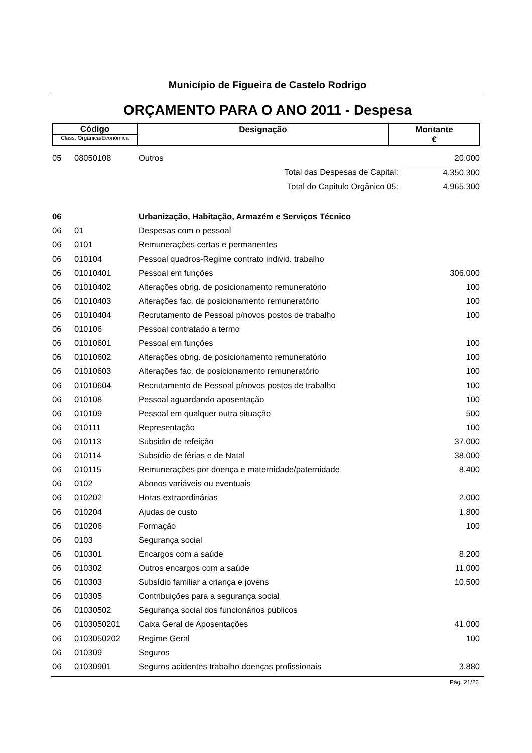Município de Figueira de Castelo Rodrigo
ORÇAMENTO PARA O ANO 2011 - Despesa
| Código Class. Orgânica/Económica | Designação | Montante € |
| 05 | 08050108 | Outros | 20.000 |
| | | Total das Despesas de Capital: | 4.350.300 |
| | | Total do Capitulo Orgânico 05: | 4.965.300 |
| 06 | | Urbanização, Habitação, Armazém e Serviços Técnico | |
| 06 | 01 | Despesas com o pessoal | |
| 06 | 0101 | Remunerações certas e permanentes | |
| 06 | 010104 | Pessoal quadros-Regime contrato individ. trabalho | |
| 06 | 01010401 | Pessoal em funções | 306.000 |
| 06 | 01010402 | Alterações obrig. de posicionamento remuneratório | 100 |
| 06 | 01010403 | Alterações fac. de posicionamento remuneratório | 100 |
| 06 | 01010404 | Recrutamento de Pessoal p/novos postos de trabalho | 100 |
| 06 | 010106 | Pessoal contratado a termo | |
| 06 | 01010601 | Pessoal em funções | 100 |
| 06 | 01010602 | Alterações obrig. de posicionamento remuneratório | 100 |
| 06 | 01010603 | Alterações fac. de posicionamento remuneratório | 100 |
| 06 | 01010604 | Recrutamento de Pessoal p/novos postos de trabalho | 100 |
| 06 | 010108 | Pessoal aguardando aposentação | 100 |
| 06 | 010109 | Pessoal em qualquer outra situação | 500 |
| 06 | 010111 | Representação | 100 |
| 06 | 010113 | Subsidio de refeição | 37.000 |
| 06 | 010114 | Subsídio de férias e de Natal | 38.000 |
| 06 | 010115 | Remunerações por doença e maternidade/paternidade | 8.400 |
| 06 | 0102 | Abonos variáveis ou eventuais | |
| 06 | 010202 | Horas extraordinárias | 2.000 |
| 06 | 010204 | Ajudas de custo | 1.800 |
| 06 | 010206 | Formação | 100 |
| 06 | 0103 | Segurança social | |
| 06 | 010301 | Encargos com a saúde | 8.200 |
| 06 | 010302 | Outros encargos com a saúde | 11.000 |
| 06 | 010303 | Subsídio familiar a criança e jovens | 10.500 |
| 06 | 010305 | Contribuições para a segurança social | |
| 06 | 01030502 | Segurança social dos funcionários públicos | |
| 06 | 0103050201 | Caixa Geral de Aposentações | 41.000 |
| 06 | 0103050202 | Regime Geral | 100 |
| 06 | 010309 | Seguros | |
| 06 | 01030901 | Seguros acidentes trabalho doenças profissionais | 3.880 |
Pág. 21/26